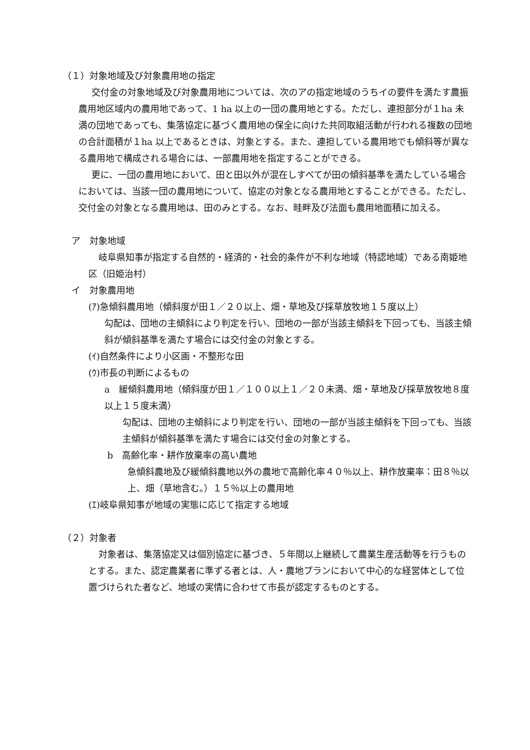（１）対象地域及び対象農用地の指定
交付金の対象地域及び対象農用地については、次のアの指定地域のうちイの要件を満たす農振農用地区域内の農用地であって、1 ha 以上の一団の農用地とする。ただし、連担部分が１ha 未満の団地であっても、集落協定に基づく農用地の保全に向けた共同取組活動が行われる複数の団地の合計面積が１ha 以上であるときは、対象とする。また、連担している農用地でも傾斜等が異なる農用地で構成される場合には、一部農用地を指定することができる。
更に、一団の農用地において、田と田以外が混在しすべてが田の傾斜基準を満たしている場合においては、当該一団の農用地について、協定の対象となる農用地とすることができる。ただし、交付金の対象となる農用地は、田のみとする。なお、畦畔及び法面も農用地面積に加える。
　ア　対象地域
岐阜県知事が指定する自然的・経済的・社会的条件が不利な地域（特認地域）である南姫地区（旧姫治村）
　イ　対象農用地
(ｱ)急傾斜農用地（傾斜度が田１／２０以上、畑・草地及び採草放牧地１５度以上）
勾配は、団地の主傾斜により判定を行い、団地の一部が当該主傾斜を下回っても、当該主傾斜が傾斜基準を満たす場合には交付金の対象とする。
(ｲ)自然条件により小区画・不整形な田
(ｳ)市長の判断によるもの
a　緩傾斜農用地（傾斜度が田１／１００以上１／２０未満、畑・草地及び採草放牧地８度以上１５度未満）
勾配は、団地の主傾斜により判定を行い、団地の一部が当該主傾斜を下回っても、当該主傾斜が傾斜基準を満たす場合には交付金の対象とする。
b　高齢化率・耕作放棄率の高い農地
急傾斜農地及び緩傾斜農地以外の農地で高齢化率４０％以上、耕作放棄率：田８％以上、畑（草地含む。）１５％以上の農用地
(ｴ)岐阜県知事が地域の実態に応じて指定する地域
（２）対象者
対象者は、集落協定又は個別協定に基づき、５年間以上継続して農業生産活動等を行うものとする。また、認定農業者に準ずる者とは、人・農地プランにおいて中心的な経営体として位置づけられた者など、地域の実情に合わせて市長が認定するものとする。